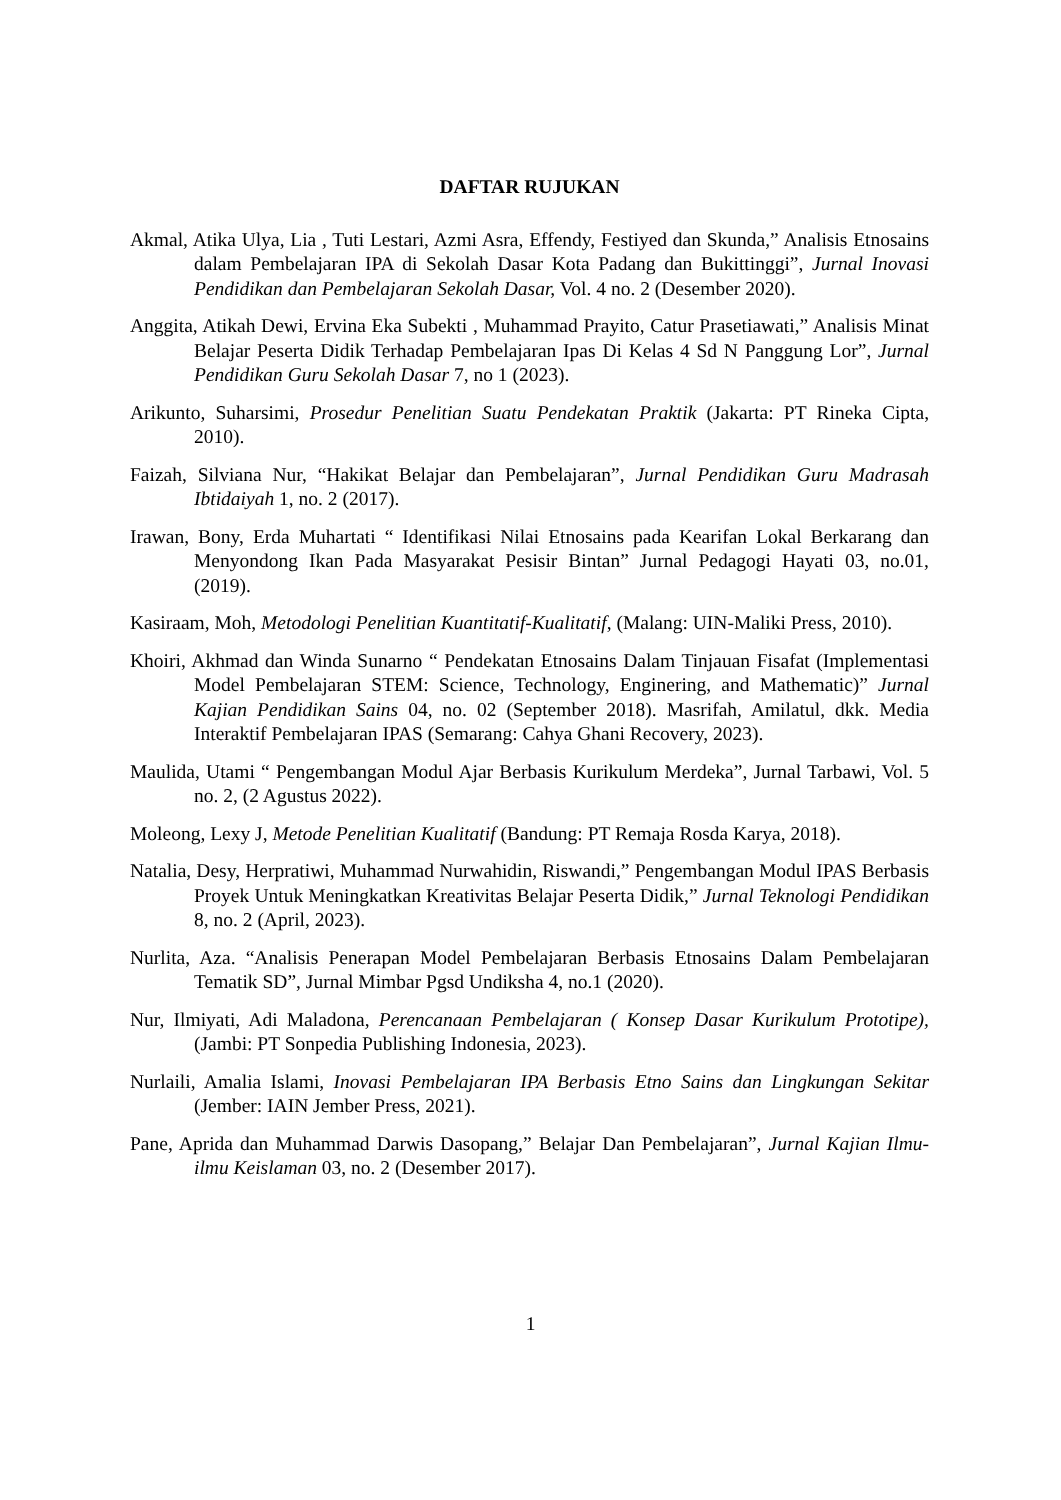DAFTAR RUJUKAN
Akmal, Atika Ulya, Lia , Tuti Lestari, Azmi Asra, Effendy, Festiyed dan Skunda,” Analisis Etnosains dalam Pembelajaran IPA di Sekolah Dasar Kota Padang dan Bukittinggi”, Jurnal Inovasi Pendidikan dan Pembelajaran Sekolah Dasar, Vol. 4 no. 2 (Desember 2020).
Anggita, Atikah Dewi, Ervina Eka Subekti , Muhammad Prayito, Catur Prasetiawati,” Analisis Minat Belajar Peserta Didik Terhadap Pembelajaran Ipas Di Kelas 4 Sd N Panggung Lor”, Jurnal Pendidikan Guru Sekolah Dasar 7, no 1 (2023).
Arikunto, Suharsimi, Prosedur Penelitian Suatu Pendekatan Praktik (Jakarta: PT Rineka Cipta, 2010).
Faizah, Silviana Nur, “Hakikat Belajar dan Pembelajaran”, Jurnal Pendidikan Guru Madrasah Ibtidaiyah 1, no. 2 (2017).
Irawan, Bony, Erda Muhartati “ Identifikasi Nilai Etnosains pada Kearifan Lokal Berkarang dan Menyondong Ikan Pada Masyarakat Pesisir Bintan” Jurnal Pedagogi Hayati 03, no.01, (2019).
Kasiraam, Moh, Metodologi Penelitian Kuantitatif-Kualitatif, (Malang: UIN-Maliki Press, 2010).
Khoiri, Akhmad dan Winda Sunarno “ Pendekatan Etnosains Dalam Tinjauan Fisafat (Implementasi Model Pembelajaran STEM: Science, Technology, Enginering, and Mathematic)” Jurnal Kajian Pendidikan Sains 04, no. 02 (September 2018). Masrifah, Amilatul, dkk. Media Interaktif Pembelajaran IPAS (Semarang: Cahya Ghani Recovery, 2023).
Maulida, Utami “ Pengembangan Modul Ajar Berbasis Kurikulum Merdeka”, Jurnal Tarbawi, Vol. 5 no. 2, (2 Agustus 2022).
Moleong, Lexy J, Metode Penelitian Kualitatif (Bandung: PT Remaja Rosda Karya, 2018).
Natalia, Desy, Herpratiwi, Muhammad Nurwahidin, Riswandi,” Pengembangan Modul IPAS Berbasis Proyek Untuk Meningkatkan Kreativitas Belajar Peserta Didik,” Jurnal Teknologi Pendidikan 8, no. 2 (April, 2023).
Nurlita, Aza. “Analisis Penerapan Model Pembelajaran Berbasis Etnosains Dalam Pembelajaran Tematik SD”, Jurnal Mimbar Pgsd Undiksha 4, no.1 (2020).
Nur, Ilmiyati, Adi Maladona, Perencanaan Pembelajaran ( Konsep Dasar Kurikulum Prototipe), (Jambi: PT Sonpedia Publishing Indonesia, 2023).
Nurlaili, Amalia Islami, Inovasi Pembelajaran IPA Berbasis Etno Sains dan Lingkungan Sekitar (Jember: IAIN Jember Press, 2021).
Pane, Aprida dan Muhammad Darwis Dasopang,” Belajar Dan Pembelajaran”, Jurnal Kajian Ilmu-ilmu Keislaman 03, no. 2 (Desember 2017).
1